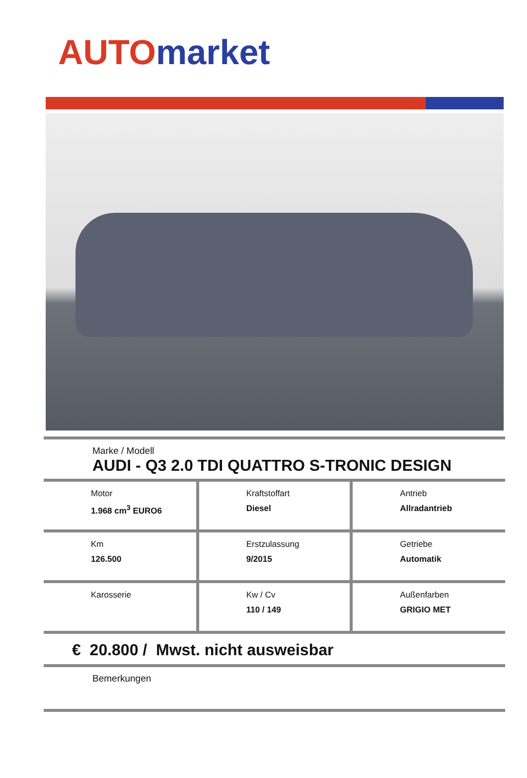AUTO market
Marke / Modell
AUDI - Q3 2.0 TDI QUATTRO S-TRONIC DESIGN
| Motor 1.968 cm<sup>3</sup> EURO6 | Kraftstoffart Diesel | Antrieb Allradantrieb |
| Km 126.500 | Erstzulassung 9/2015 | Getriebe Automatik |
| Karosserie | Kw / Cv 110 / 149 | Außenfarben GRIGIO MET |
€ 20.800 / Mwst. nicht ausweisbar
Bemerkungen